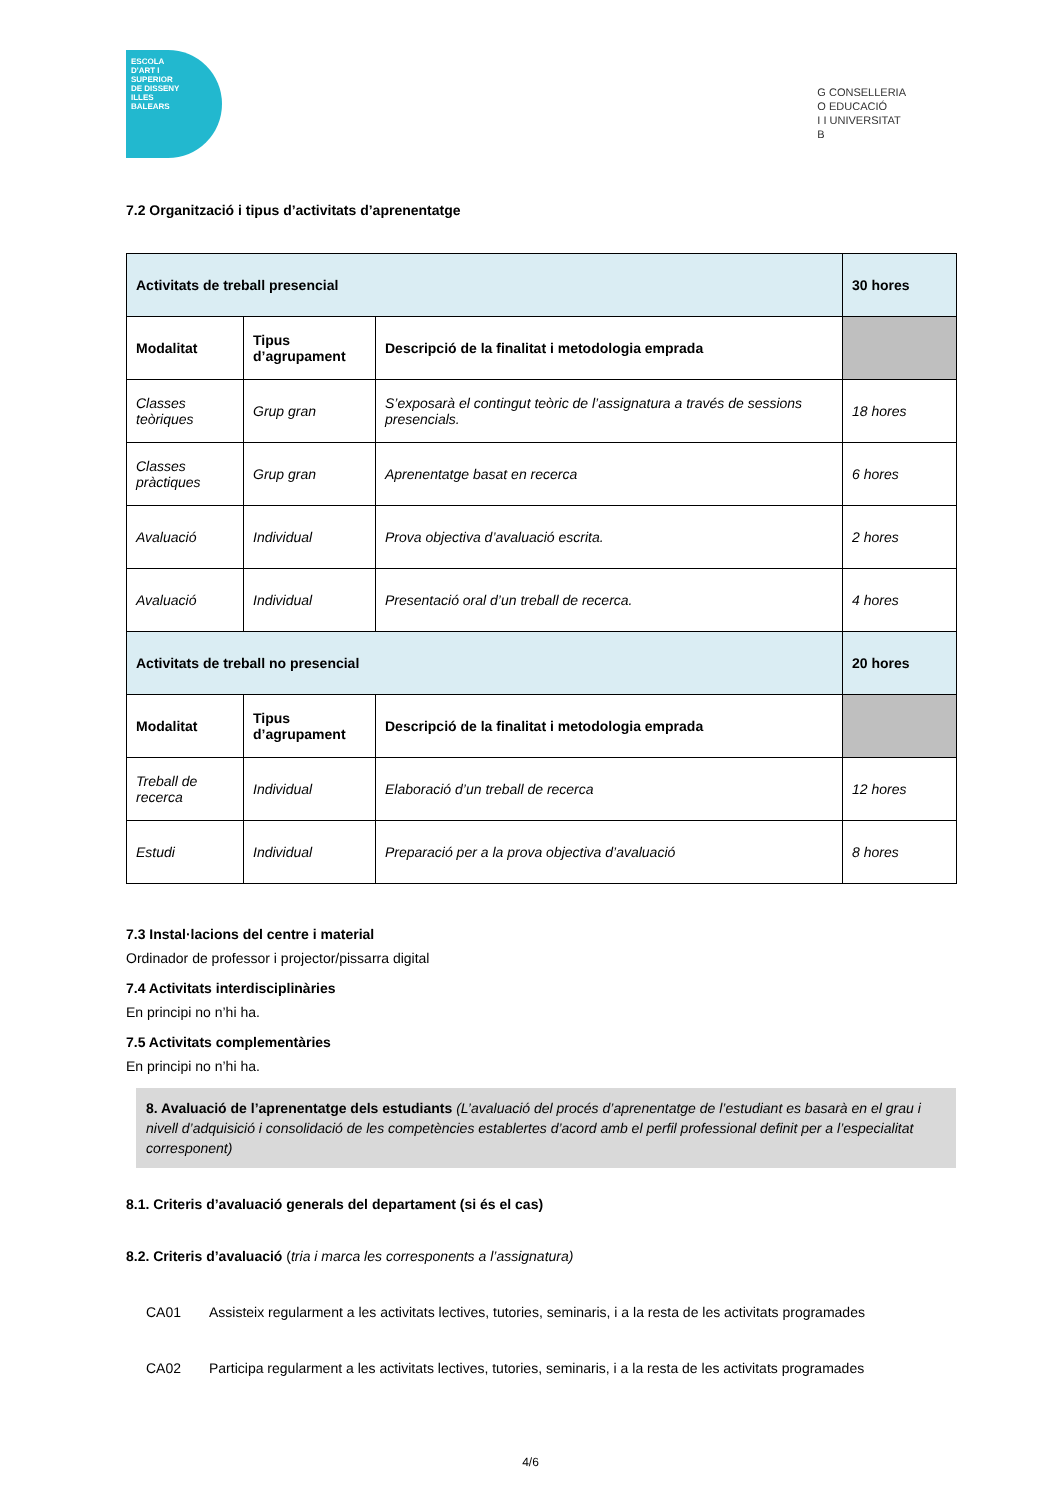ESCOLA
D'ART I
SUPERIOR
DE DISSENY
ILLES
BALEARS
G CONSELLERIA
O EDUCACIÓ
I I UNIVERSITAT
B
7.2 Organització i tipus d’activitats d’aprenentatge
| Activitats de treball presencial | | | 30 hores |
| Modalitat | Tipus d’agrupament | Descripció de la finalitat i metodologia emprada | |
| Classes teòriques | Grup gran | S’exposarà el contingut teòric de l’assignatura a través de sessions presencials. | 18 hores |
| Classes pràctiques | Grup gran | Aprenentatge basat en recerca | 6 hores |
| Avaluació | Individual | Prova objectiva d’avaluació escrita. | 2 hores |
| Avaluació | Individual | Presentació oral d’un treball de recerca. | 4 hores |
| Activitats de treball no presencial | | | 20 hores |
| Modalitat | Tipus d’agrupament | Descripció de la finalitat i metodologia emprada | |
| Treball de recerca | Individual | Elaboració d’un treball de recerca | 12 hores |
| Estudi | Individual | Preparació per a la prova objectiva d’avaluació | 8 hores |
7.3 Instal·lacions del centre i material
Ordinador de professor i projector/pissarra digital
7.4 Activitats interdisciplinàries
En principi no n’hi ha.
7.5 Activitats complementàries
En principi no n’hi ha.
8. Avaluació de l’aprenentatge dels estudiants (L’avaluació del procés d’aprenentatge de l’estudiant es basarà en el grau i nivell d’adquisició i consolidació de les competències establertes d’acord amb el perfil professional definit per a l’especialitat corresponent)
8.1. Criteris d’avaluació generals del departament (si és el cas)
8.2. Criteris d’avaluació (tria i marca les corresponents a l’assignatura)
CA01 Assisteix regularment a les activitats lectives, tutories, seminaris, i a la resta de les activitats programades
CA02 Participa regularment a les activitats lectives, tutories, seminaris, i a la resta de les activitats programades
4/6